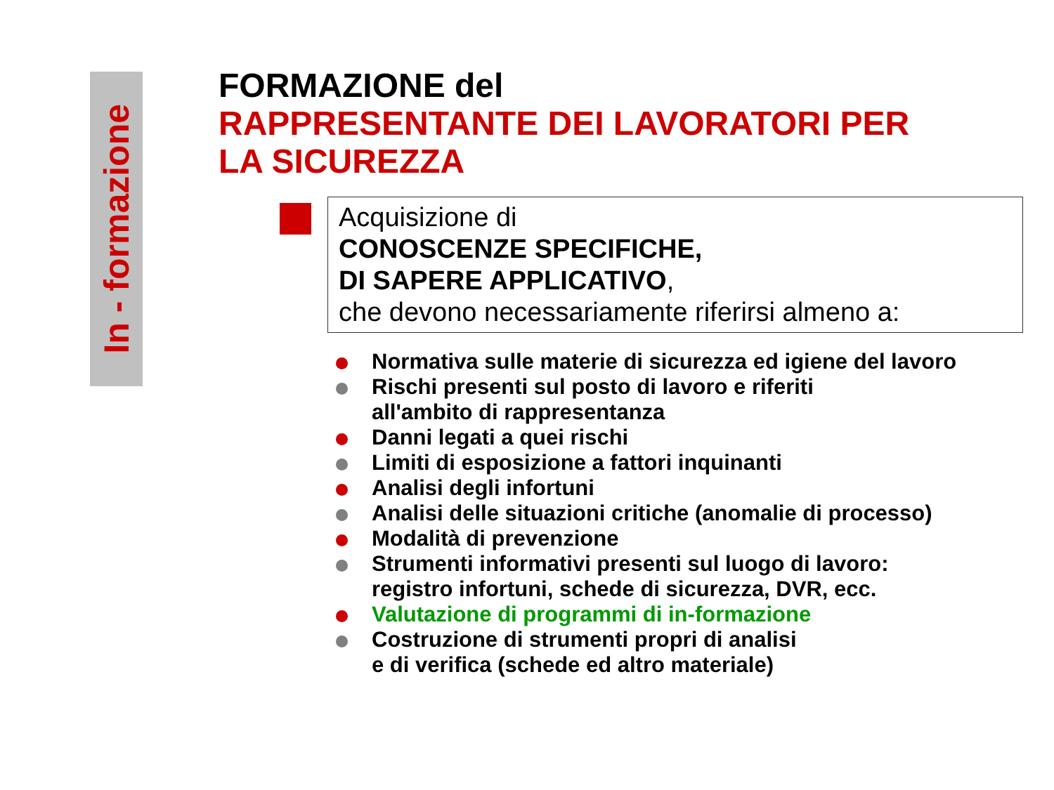In - formazione
FORMAZIONE del
RAPPRESENTANTE DEI LAVORATORI PER
LA SICUREZZA
Acquisizione di
CONOSCENZE SPECIFICHE,
DI SAPERE APPLICATIVO,
che devono necessariamente riferirsi almeno a:
Normativa sulle materie di sicurezza ed igiene del lavoro
Rischi presenti sul posto di lavoro e riferiti
all'ambito di rappresentanza
Danni legati a quei rischi
Limiti di esposizione a fattori inquinanti
Analisi degli infortuni
Analisi delle situazioni critiche (anomalie di processo)
Modalità di prevenzione
Strumenti informativi presenti sul luogo di lavoro:
registro infortuni, schede di sicurezza, DVR, ecc.
Valutazione di programmi di in-formazione
Costruzione di strumenti propri di analisi
e di verifica (schede ed altro materiale)